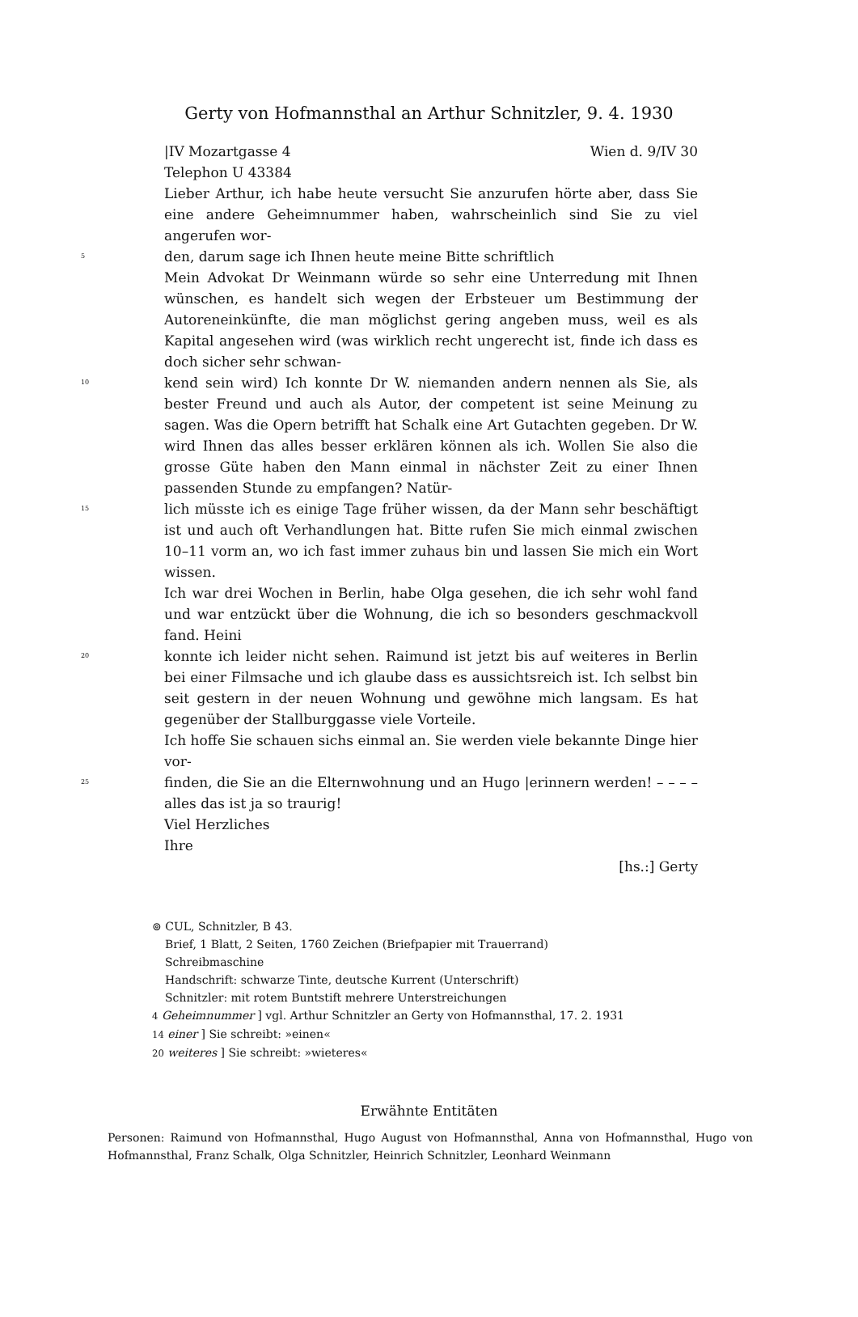Gerty von Hofmannsthal an Arthur Schnitzler, 9. 4. 1930
|IV Mozartgasse 4 Wien d. 9/IV 30
Telephon U 43384
Lieber Arthur, ich habe heute versucht Sie anzurufen hörte aber, dass Sie eine andere Geheimnummer haben, wahrscheinlich sind Sie zu viel angerufen wor-
5
den, darum sage ich Ihnen heute meine Bitte schriftlich
Mein Advokat Dr Weinmann würde so sehr eine Unterredung mit Ihnen wünschen, es handelt sich wegen der Erbsteuer um Bestimmung der Autoreneinkünfte, die man möglichst gering angeben muss, weil es als Kapital angesehen wird (was wirklich recht ungerecht ist, finde ich dass es doch sicher sehr schwan-
10
kend sein wird) Ich konnte Dr W. niemanden andern nennen als Sie, als bester Freund und auch als Autor, der competent ist seine Meinung zu sagen. Was die Opern betrifft hat Schalk eine Art Gutachten gegeben. Dr W. wird Ihnen das alles besser erklären können als ich. Wollen Sie also die grosse Güte haben den Mann einmal in nächster Zeit zu einer Ihnen passenden Stunde zu empfangen? Natür-
15
lich müsste ich es einige Tage früher wissen, da der Mann sehr beschäftigt ist und auch oft Verhandlungen hat. Bitte rufen Sie mich einmal zwischen 10–11 vorm an, wo ich fast immer zuhaus bin und lassen Sie mich ein Wort wissen.
Ich war drei Wochen in Berlin, habe Olga gesehen, die ich sehr wohl fand und war entzückt über die Wohnung, die ich so besonders geschmackvoll fand. Heini
20
konnte ich leider nicht sehen. Raimund ist jetzt bis auf weiteres in Berlin bei einer Filmsache und ich glaube dass es aussichtsreich ist. Ich selbst bin seit gestern in der neuen Wohnung und gewöhne mich langsam. Es hat gegenüber der Stallburggasse viele Vorteile.
Ich hoffe Sie schauen sichs einmal an. Sie werden viele bekannte Dinge hier vor-
25
finden, die Sie an die Elternwohnung und an Hugo |erinnern werden! – – – – alles das ist ja so traurig!
Viel Herzliches
Ihre
[hs.:] Gerty
⊚ CUL, Schnitzler, B 43.
Brief, 1 Blatt, 2 Seiten, 1760 Zeichen (Briefpapier mit Trauerrand)
Schreibmaschine
Handschrift: schwarze Tinte, deutsche Kurrent (Unterschrift)
Schnitzler: mit rotem Buntstift mehrere Unterstreichungen
4 Geheimnummer ] vgl. Arthur Schnitzler an Gerty von Hofmannsthal, 17. 2. 1931
14 einer ] Sie schreibt: »einen«
20 weiteres ] Sie schreibt: »wieteres«
Erwähnte Entitäten
Personen: Raimund von Hofmannsthal, Hugo August von Hofmannsthal, Anna von Hofmannsthal, Hugo von Hofmannsthal, Franz Schalk, Olga Schnitzler, Heinrich Schnitzler, Leonhard Weinmann